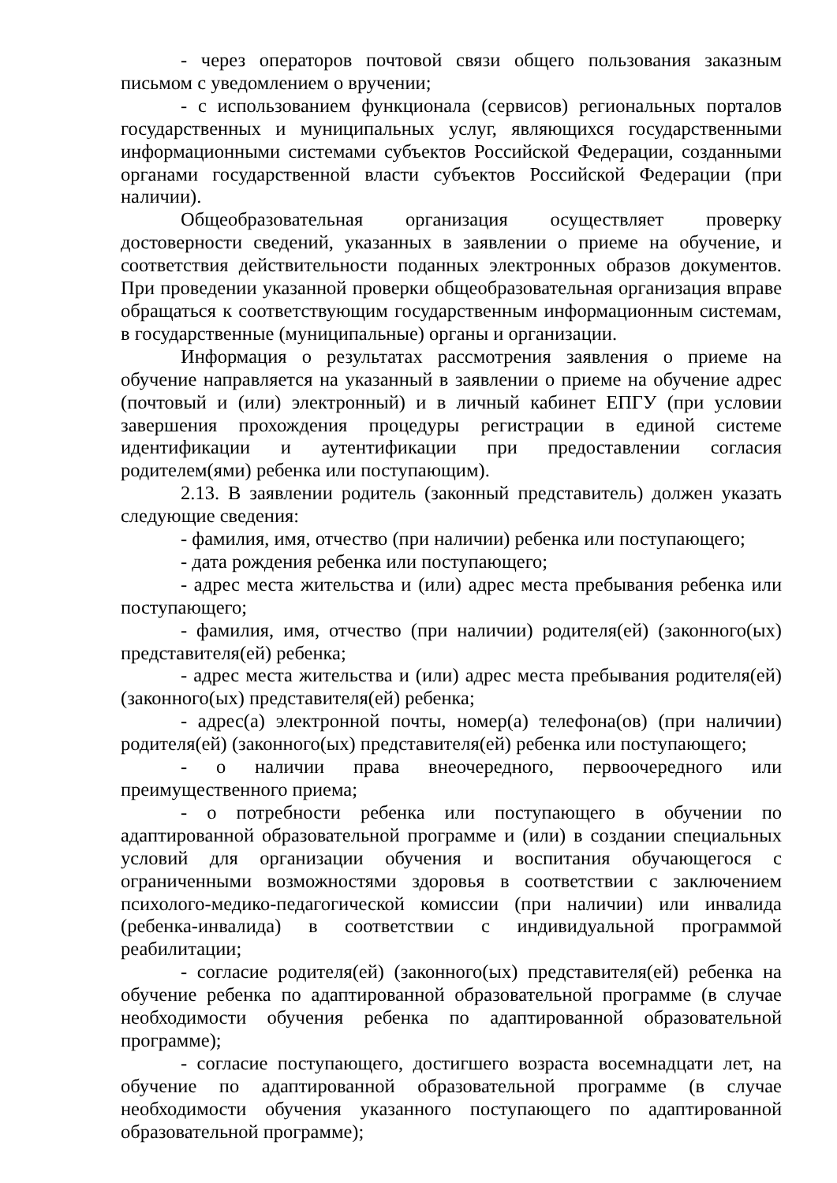- через операторов почтовой связи общего пользования заказным письмом с уведомлением о вручении;
- с использованием функционала (сервисов) региональных порталов государственных и муниципальных услуг, являющихся государственными информационными системами субъектов Российской Федерации, созданными органами государственной власти субъектов Российской Федерации (при наличии).
Общеобразовательная организация осуществляет проверку достоверности сведений, указанных в заявлении о приеме на обучение, и соответствия действительности поданных электронных образов документов. При проведении указанной проверки общеобразовательная организация вправе обращаться к соответствующим государственным информационным системам, в государственные (муниципальные) органы и организации.
Информация о результатах рассмотрения заявления о приеме на обучение направляется на указанный в заявлении о приеме на обучение адрес (почтовый и (или) электронный) и в личный кабинет ЕПГУ (при условии завершения прохождения процедуры регистрации в единой системе идентификации и аутентификации при предоставлении согласия родителем(ями) ребенка или поступающим).
2.13. В заявлении родитель (законный представитель) должен указать следующие сведения:
- фамилия, имя, отчество (при наличии) ребенка или поступающего;
- дата рождения ребенка или поступающего;
- адрес места жительства и (или) адрес места пребывания ребенка или поступающего;
- фамилия, имя, отчество (при наличии) родителя(ей) (законного(ых) представителя(ей) ребенка;
- адрес места жительства и (или) адрес места пребывания родителя(ей) (законного(ых) представителя(ей) ребенка;
- адрес(а) электронной почты, номер(а) телефона(ов) (при наличии) родителя(ей) (законного(ых) представителя(ей) ребенка или поступающего;
- о наличии права внеочередного, первоочередного или преимущественного приема;
- о потребности ребенка или поступающего в обучении по адаптированной образовательной программе и (или) в создании специальных условий для организации обучения и воспитания обучающегося с ограниченными возможностями здоровья в соответствии с заключением психолого-медико-педагогической комиссии (при наличии) или инвалида (ребенка-инвалида) в соответствии с индивидуальной программой реабилитации;
- согласие родителя(ей) (законного(ых) представителя(ей) ребенка на обучение ребенка по адаптированной образовательной программе (в случае необходимости обучения ребенка по адаптированной образовательной программе);
- согласие поступающего, достигшего возраста восемнадцати лет, на обучение по адаптированной образовательной программе (в случае необходимости обучения указанного поступающего по адаптированной образовательной программе);